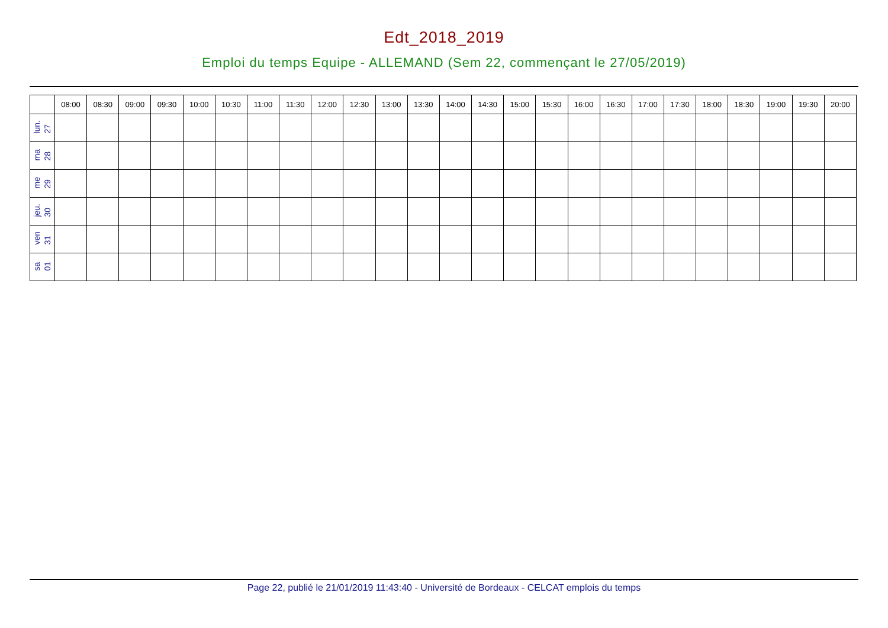Edt_2018_2019
Emploi du temps Equipe - ALLEMAND (Sem 22, commençant le 27/05/2019)
| | 08:00 | 08:30 | 09:00 | 09:30 | 10:00 | 10:30 | 11:00 | 11:30 | 12:00 | 12:30 | 13:00 | 13:30 | 14:00 | 14:30 | 15:00 | 15:30 | 16:00 | 16:30 | 17:00 | 17:30 | 18:00 | 18:30 | 19:00 | 19:30 | 20:00 |
| --- | --- | --- | --- | --- | --- | --- | --- | --- | --- | --- | --- | --- | --- | --- | --- | --- | --- | --- | --- | --- | --- | --- | --- | --- | --- |
| lun. 27 | | | | | | | | | | | | | | | | | | | | | | | | | |
| ma 28 | | | | | | | | | | | | | | | | | | | | | | | | | |
| me 29 | | | | | | | | | | | | | | | | | | | | | | | | | |
| jeu. 30 | | | | | | | | | | | | | | | | | | | | | | | | | |
| ven 31 | | | | | | | | | | | | | | | | | | | | | | | | | |
| sa 01 | | | | | | | | | | | | | | | | | | | | | | | | | |
Page 22, publié le 21/01/2019 11:43:40 - Université de Bordeaux - CELCAT emplois du temps